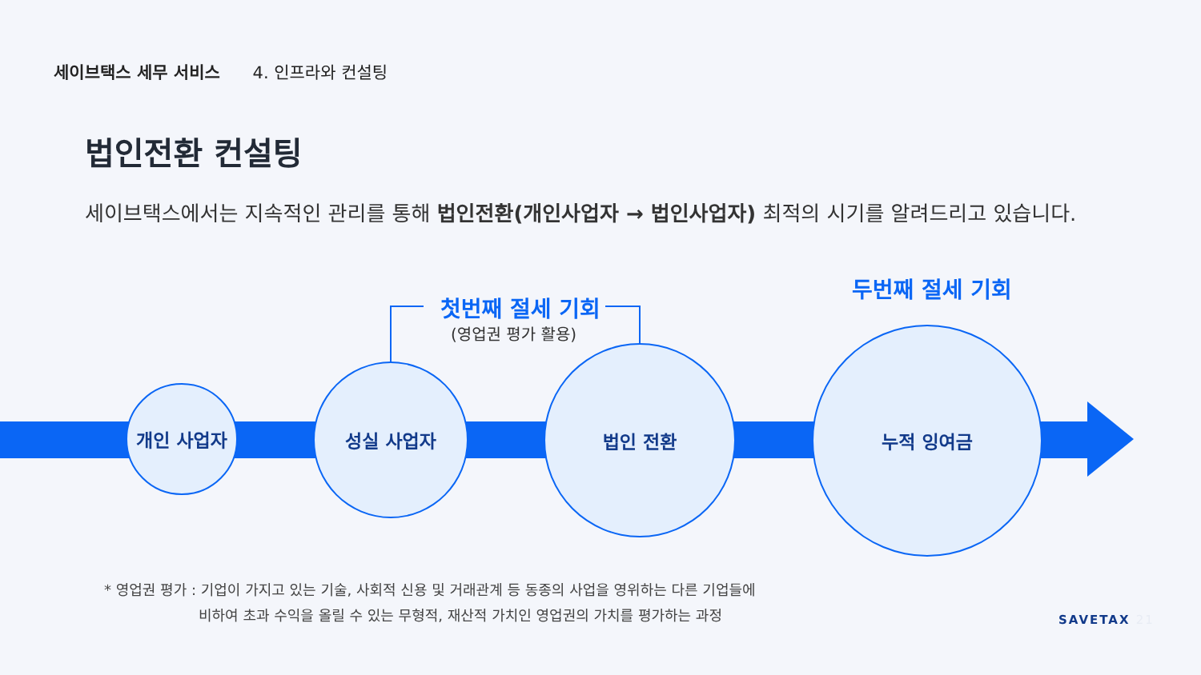세이브택스 세무 서비스 4. 인프라와 컨설팅
법인전환 컨설팅
세이브택스에서는 지속적인 관리를 통해 법인전환(개인사업자 → 법인사업자) 최적의 시기를 알려드리고 있습니다.
첫번째 절세 기회
(영업권 평가 활용)
두번째 절세 기회
개인 사업자
성실 사업자
법인 전환
누적 잉여금
* 영업권 평가 : 기업이 가지고 있는 기술, 사회적 신용 및 거래관계 등 동종의 사업을 영위하는 다른 기업들에
비하여 초과 수익을 올릴 수 있는 무형적, 재산적 가치인 영업권의 가치를 평가하는 과정
SAVETAX 21